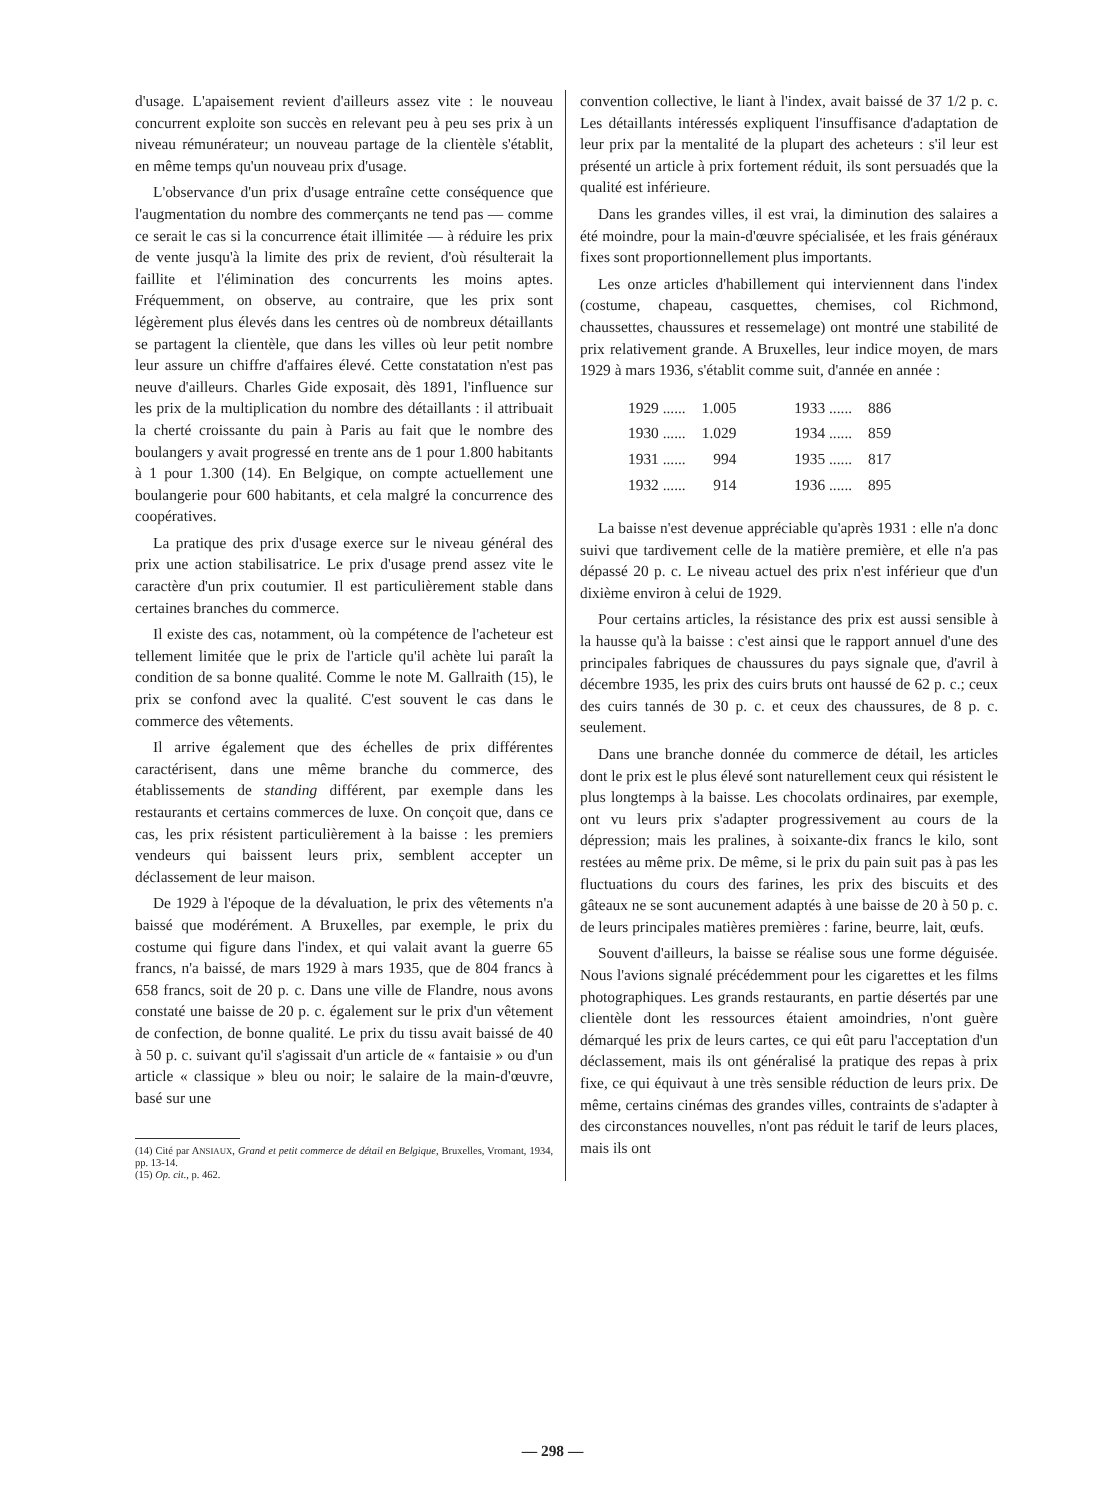d'usage. L'apaisement revient d'ailleurs assez vite : le nouveau concurrent exploite son succès en relevant peu à peu ses prix à un niveau rémunérateur; un nouveau partage de la clientèle s'établit, en même temps qu'un nouveau prix d'usage.
L'observance d'un prix d'usage entraîne cette conséquence que l'augmentation du nombre des commerçants ne tend pas — comme ce serait le cas si la concurrence était illimitée — à réduire les prix de vente jusqu'à la limite des prix de revient, d'où résulterait la faillite et l'élimination des concurrents les moins aptes. Fréquemment, on observe, au contraire, que les prix sont légèrement plus élevés dans les centres où de nombreux détaillants se partagent la clientèle, que dans les villes où leur petit nombre leur assure un chiffre d'affaires élevé. Cette constatation n'est pas neuve d'ailleurs. Charles Gide exposait, dès 1891, l'influence sur les prix de la multiplication du nombre des détaillants : il attribuait la cherté croissante du pain à Paris au fait que le nombre des boulangers y avait progressé en trente ans de 1 pour 1.800 habitants à 1 pour 1.300 (14). En Belgique, on compte actuellement une boulangerie pour 600 habitants, et cela malgré la concurrence des coopératives.
La pratique des prix d'usage exerce sur le niveau général des prix une action stabilisatrice. Le prix d'usage prend assez vite le caractère d'un prix coutumier. Il est particulièrement stable dans certaines branches du commerce.
Il existe des cas, notamment, où la compétence de l'acheteur est tellement limitée que le prix de l'article qu'il achète lui paraît la condition de sa bonne qualité. Comme le note M. Gallraith (15), le prix se confond avec la qualité. C'est souvent le cas dans le commerce des vêtements.
Il arrive également que des échelles de prix différentes caractérisent, dans une même branche du commerce, des établissements de standing différent, par exemple dans les restaurants et certains commerces de luxe. On conçoit que, dans ce cas, les prix résistent particulièrement à la baisse : les premiers vendeurs qui baissent leurs prix, semblent accepter un déclassement de leur maison.
De 1929 à l'époque de la dévaluation, le prix des vêtements n'a baissé que modérément. A Bruxelles, par exemple, le prix du costume qui figure dans l'index, et qui valait avant la guerre 65 francs, n'a baissé, de mars 1929 à mars 1935, que de 804 francs à 658 francs, soit de 20 p. c. Dans une ville de Flandre, nous avons constaté une baisse de 20 p. c. également sur le prix d'un vêtement de confection, de bonne qualité. Le prix du tissu avait baissé de 40 à 50 p. c. suivant qu'il s'agissait d'un article de « fantaisie » ou d'un article « classique » bleu ou noir; le salaire de la main-d'œuvre, basé sur une
(14) Cité par ANSIAUX, Grand et petit commerce de détail en Belgique, Bruxelles, Vromant, 1934, pp. 13-14.
(15) Op. cit., p. 462.
convention collective, le liant à l'index, avait baissé de 37 1/2 p. c. Les détaillants intéressés expliquent l'insuffisance d'adaptation de leur prix par la mentalité de la plupart des acheteurs : s'il leur est présenté un article à prix fortement réduit, ils sont persuadés que la qualité est inférieure.
Dans les grandes villes, il est vrai, la diminution des salaires a été moindre, pour la main-d'œuvre spécialisée, et les frais généraux fixes sont proportionnellement plus importants.
Les onze articles d'habillement qui interviennent dans l'index (costume, chapeau, casquettes, chemises, col Richmond, chaussettes, chaussures et ressemelage) ont montré une stabilité de prix relativement grande. A Bruxelles, leur indice moyen, de mars 1929 à mars 1936, s'établit comme suit, d'année en année :
| 1929 ...... | 1.005 | 1933 ...... | 886 |
| 1930 ...... | 1.029 | 1934 ...... | 859 |
| 1931 ...... | 994 | 1935 ...... | 817 |
| 1932 ...... | 914 | 1936 ...... | 895 |
La baisse n'est devenue appréciable qu'après 1931 : elle n'a donc suivi que tardivement celle de la matière première, et elle n'a pas dépassé 20 p. c. Le niveau actuel des prix n'est inférieur que d'un dixième environ à celui de 1929.
Pour certains articles, la résistance des prix est aussi sensible à la hausse qu'à la baisse : c'est ainsi que le rapport annuel d'une des principales fabriques de chaussures du pays signale que, d'avril à décembre 1935, les prix des cuirs bruts ont haussé de 62 p. c.; ceux des cuirs tannés de 30 p. c. et ceux des chaussures, de 8 p. c. seulement.
Dans une branche donnée du commerce de détail, les articles dont le prix est le plus élevé sont naturellement ceux qui résistent le plus longtemps à la baisse. Les chocolats ordinaires, par exemple, ont vu leurs prix s'adapter progressivement au cours de la dépression; mais les pralines, à soixante-dix francs le kilo, sont restées au même prix. De même, si le prix du pain suit pas à pas les fluctuations du cours des farines, les prix des biscuits et des gâteaux ne se sont aucunement adaptés à une baisse de 20 à 50 p. c. de leurs principales matières premières : farine, beurre, lait, œufs.
Souvent d'ailleurs, la baisse se réalise sous une forme déguisée. Nous l'avions signalé précédemment pour les cigarettes et les films photographiques. Les grands restaurants, en partie désertés par une clientèle dont les ressources étaient amoindries, n'ont guère démarqué les prix de leurs cartes, ce qui eût paru l'acceptation d'un déclassement, mais ils ont généralisé la pratique des repas à prix fixe, ce qui équivaut à une très sensible réduction de leurs prix. De même, certains cinémas des grandes villes, contraints de s'adapter à des circonstances nouvelles, n'ont pas réduit le tarif de leurs places, mais ils ont
— 298 —